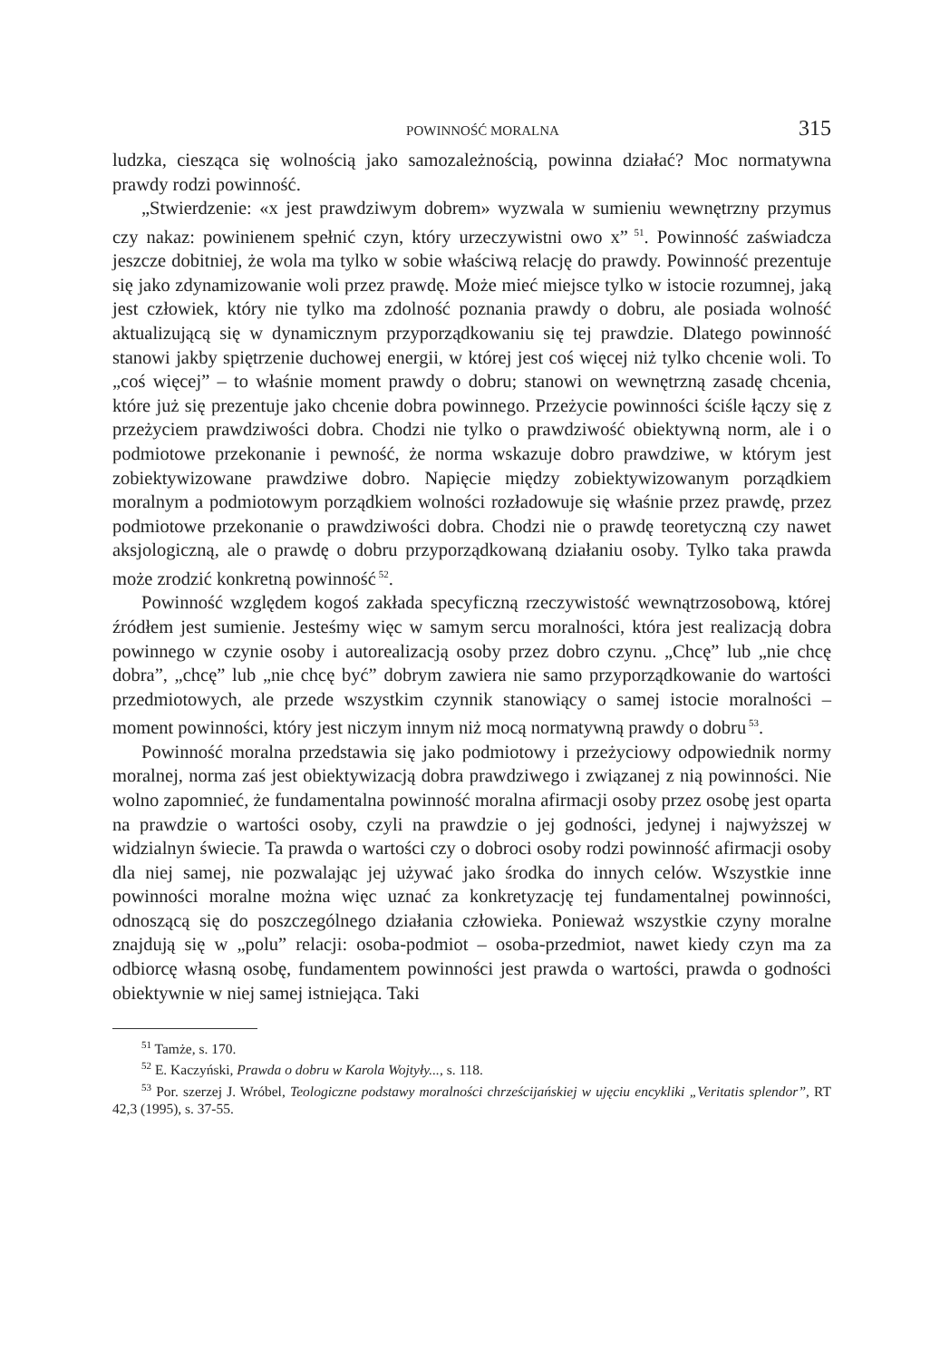POWINNOŚĆ MORALNA 315
ludzka, ciesząca się wolnością jako samozależnością, powinna działać? Moc normatywna prawdy rodzi powinność.
„Stwierdzenie: «x jest prawdziwym dobrem» wyzwala w sumieniu wewnętrzny przymus czy nakaz: powinienem spełnić czyn, który urzeczywistni owo x”<sup>51</sup>. Powinność zaświadcza jeszcze dobitniej, że wola ma tylko w sobie właściwą relację do prawdy. Powinność prezentuje się jako zdynamizowanie woli przez prawdę. Może mieć miejsce tylko w istocie rozumnej, jaką jest człowiek, który nie tylko ma zdolność poznania prawdy o dobru, ale posiada wolność aktualizującą się w dynamicznym przyporządkowaniu się tej prawdzie. Dlatego powinność stanowi jakby spiętrzenie duchowej energii, w której jest coś więcej niż tylko chcenie woli. To „coś więcej” – to właśnie moment prawdy o dobru; stanowi on wewnętrzną zasadę chcenia, które już się prezentuje jako chcenie dobra powinnego. Przeżycie powinności ściśle łączy się z przeżyciem prawdziwości dobra. Chodzi nie tylko o prawdziwość obiektywną norm, ale i o podmiotowe przekonanie i pewność, że norma wskazuje dobro prawdziwe, w którym jest zobiektywizowane prawdziwe dobro. Napięcie między zobiektywizowanym porządkiem moralnym a podmiotowym porządkiem wolności rozładowuje się właśnie przez prawdę, przez podmiotowe przekonanie o prawdziwości dobra. Chodzi nie o prawdę teoretyczną czy nawet aksjologiczną, ale o prawdę o dobru przyporządkowaną działaniu osoby. Tylko taka prawda może zrodzić konkretną powinność<sup>52</sup>.
Powinność względem kogoś zakłada specyficzną rzeczywistość wewnątrzosobową, której źródłem jest sumienie. Jesteśmy więc w samym sercu moralności, która jest realizacją dobra powinnego w czynie osoby i autorealizacją osoby przez dobro czynu. „Chcę” lub „nie chcę dobra”, „chcę” lub „nie chcę być” dobrym zawiera nie samo przyporządkowanie do wartości przedmiotowych, ale przede wszystkim czynnik stanowiący o samej istocie moralności – moment powinności, który jest niczym innym niż mocą normatywną prawdy o dobru<sup>53</sup>.
Powinność moralna przedstawia się jako podmiotowy i przeżyciowy odpowiednik normy moralnej, norma zaś jest obiektywizacją dobra prawdziwego i związanej z nią powinności. Nie wolno zapomnieć, że fundamentalna powinność moralna afirmacji osoby przez osobę jest oparta na prawdzie o wartości osoby, czyli na prawdzie o jej godności, jedynej i najwyższej w widzialnyn świecie. Ta prawda o wartości czy o dobroci osoby rodzi powinność afirmacji osoby dla niej samej, nie pozwalając jej używać jako środka do innych celów. Wszystkie inne powinności moralne można więc uznać za konkretyzację tej fundamentalnej powinności, odnoszącą się do poszczególnego działania człowieka. Ponieważ wszystkie czyny moralne znajdują się w „polu” relacji: osoba-podmiot – osoba-przedmiot, nawet kiedy czyn ma za odbiorcę własną osobę, fundamentem powinności jest prawda o wartości, prawda o godności obiektywnie w niej samej istniejąca. Taki
<sup>51</sup> Tamże, s. 170.
<sup>52</sup> E. Kaczyński, Prawda o dobru w Karola Wojtyły..., s. 118.
<sup>53</sup> Por. szerzej J. Wróbel, Teologiczne podstawy moralności chrześcijańskiej w ujęciu encykliki „Veritatis splendor”, RT 42,3 (1995), s. 37-55.